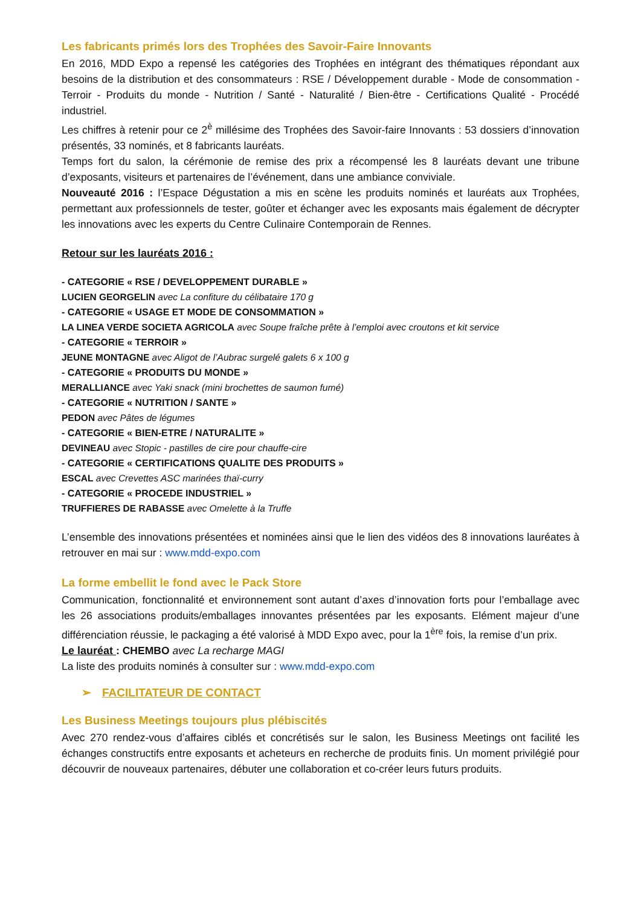Les fabricants primés lors des Trophées des Savoir-Faire Innovants
En 2016, MDD Expo a repensé les catégories des Trophées en intégrant des thématiques répondant aux besoins de la distribution et des consommateurs : RSE / Développement durable - Mode de consommation - Terroir - Produits du monde - Nutrition / Santé - Naturalité / Bien-être - Certifications Qualité - Procédé industriel.
Les chiffres à retenir pour ce 2<sup>è</sup> millésime des Trophées des Savoir-faire Innovants : 53 dossiers d’innovation présentés, 33 nominés, et 8 fabricants lauréats.
Temps fort du salon, la cérémonie de remise des prix a récompensé les 8 lauréats devant une tribune d’exposants, visiteurs et partenaires de l’événement, dans une ambiance conviviale.
Nouveauté 2016 : l’Espace Dégustation a mis en scène les produits nominés et lauréats aux Trophées, permettant aux professionnels de tester, goûter et échanger avec les exposants mais également de décrypter les innovations avec les experts du Centre Culinaire Contemporain de Rennes.
Retour sur les lauréats 2016 :
- CATEGORIE « RSE / DEVELOPPEMENT DURABLE »
LUCIEN GEORGELIN avec La confiture du célibataire 170 g
- CATEGORIE « USAGE ET MODE DE CONSOMMATION »
LA LINEA VERDE SOCIETA AGRICOLA avec Soupe fraîche prête à l’emploi avec croutons et kit service
- CATEGORIE « TERROIR »
JEUNE MONTAGNE avec Aligot de l’Aubrac surgelé galets 6 x 100 g
- CATEGORIE « PRODUITS DU MONDE »
MERALLIANCE avec Yaki snack (mini brochettes de saumon fumé)
- CATEGORIE « NUTRITION / SANTE »
PEDON avec Pâtes de légumes
- CATEGORIE « BIEN-ETRE / NATURALITE »
DEVINEAU avec Stopic - pastilles de cire pour chauffe-cire
- CATEGORIE « CERTIFICATIONS QUALITE DES PRODUITS »
ESCAL avec Crevettes ASC marinées thaï-curry
- CATEGORIE « PROCEDE INDUSTRIEL »
TRUFFIERES DE RABASSE avec Omelette à la Truffe
L’ensemble des innovations présentées et nominées ainsi que le lien des vidéos des 8 innovations lauréates à retrouver en mai sur : www.mdd-expo.com
La forme embellit le fond avec le Pack Store
Communication, fonctionnalité et environnement sont autant d’axes d’innovation forts pour l’emballage avec les 26 associations produits/emballages innovantes présentées par les exposants. Elément majeur d’une différenciation réussie, le packaging a été valorisé à MDD Expo avec, pour la 1<sup>ère</sup> fois, la remise d’un prix.
Le lauréat : CHEMBO avec La recharge MAGI
La liste des produits nominés à consulter sur : www.mdd-expo.com
➢ FACILITATEUR DE CONTACT
Les Business Meetings toujours plus plébiscités
Avec 270 rendez-vous d’affaires ciblés et concrétisés sur le salon, les Business Meetings ont facilité les échanges constructifs entre exposants et acheteurs en recherche de produits finis. Un moment privilégié pour découvrir de nouveaux partenaires, débuter une collaboration et co-créer leurs futurs produits.